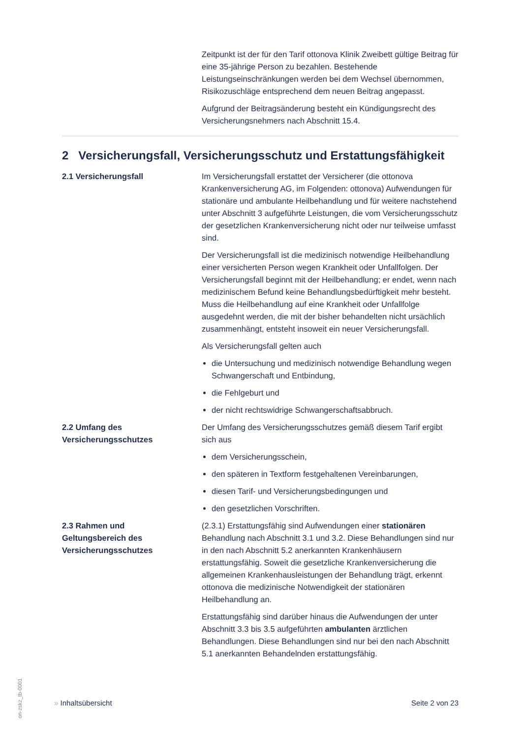Zeitpunkt ist der für den Tarif ottonova Klinik Zweibett gültige Beitrag für eine 35-jährige Person zu bezahlen. Bestehende Leistungseinschränkungen werden bei dem Wechsel übernommen, Risikozuschläge entsprechend dem neuen Beitrag angepasst.
Aufgrund der Beitragsänderung besteht ein Kündigungsrecht des Versicherungsnehmers nach Abschnitt 15.4.
2 Versicherungsfall, Versicherungsschutz und Erstattungsfähigkeit
2.1 Versicherungsfall Im Versicherungsfall erstattet der Versicherer (die ottonova Krankenversicherung AG, im Folgenden: ottonova) Aufwendungen für stationäre und ambulante Heilbehandlung und für weitere nachstehend unter Abschnitt 3 aufgeführte Leistungen, die vom Versicherungsschutz der gesetzlichen Krankenversicherung nicht oder nur teilweise umfasst sind.
Der Versicherungsfall ist die medizinisch notwendige Heilbehandlung einer versicherten Person wegen Krankheit oder Unfallfolgen. Der Versicherungsfall beginnt mit der Heilbehandlung; er endet, wenn nach medizinischem Befund keine Behandlungsbedürftigkeit mehr besteht. Muss die Heilbehandlung auf eine Krankheit oder Unfallfolge ausgedehnt werden, die mit der bisher behandelten nicht ursächlich zusammenhängt, entsteht insoweit ein neuer Versicherungsfall.
Als Versicherungsfall gelten auch
die Untersuchung und medizinisch notwendige Behandlung wegen Schwangerschaft und Entbindung,
die Fehlgeburt und
der nicht rechtswidrige Schwangerschaftsabbruch.
2.2 Umfang des
Versicherungsschutzes
Der Umfang des Versicherungsschutzes gemäß diesem Tarif ergibt sich aus
dem Versicherungsschein,
den späteren in Textform festgehaltenen Vereinbarungen,
diesen Tarif- und Versicherungsbedingungen und
den gesetzlichen Vorschriften.
2.3 Rahmen und
Geltungsbereich des
Versicherungsschutzes
(2.3.1) Erstattungsfähig sind Aufwendungen einer stationären Behandlung nach Abschnitt 3.1 und 3.2. Diese Behandlungen sind nur in den nach Abschnitt 5.2 anerkannten Krankenhäusern erstattungsfähig. Soweit die gesetzliche Krankenversicherung die allgemeinen Krankenhausleistungen der Behandlung trägt, erkennt ottonova die medizinische Notwendigkeit der stationären Heilbehandlung an.
Erstattungsfähig sind darüber hinaus die Aufwendungen der unter Abschnitt 3.3 bis 3.5 aufgeführten ambulanten ärztlichen Behandlungen. Diese Behandlungen sind nur bei den nach Abschnitt 5.1 anerkannten Behandelnden erstattungsfähig.
» Inhaltsübersicht Seite 2 von 23
on-zskz_tb-0001